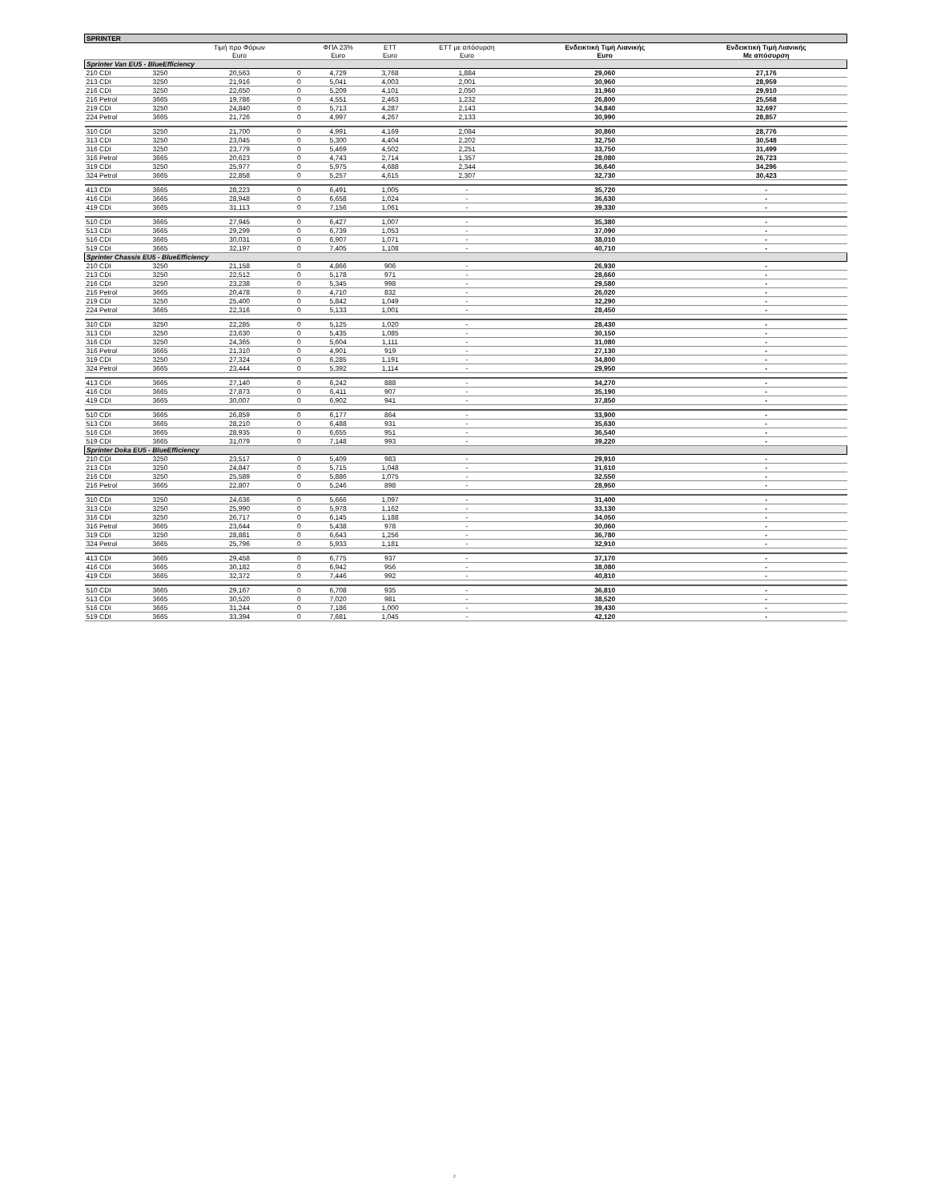| SPRINTER | | | | | | | | |
| | | Τιμή προ Φόρων Euro | | ΦΠΑ 23% Euro | ΕΤΤ Euro | ΕΤΤ με απόσυρση Euro | Ενδεικτική Τιμή Λιανικής Euro | Ενδεικτική Τιμή Λιανικής Με απόσυρση |
| Sprinter Van EU5 - BlueEfficiency | | | | | | | | |
| 210 CDI | 3250 | 20,563 | 0 | 4,729 | 3,768 | 1,884 | 29,060 | 27,176 |
| 213 CDI | 3250 | 21,916 | 0 | 5,041 | 4,003 | 2,001 | 30,960 | 28,959 |
| 216 CDI | 3250 | 22,650 | 0 | 5,209 | 4,101 | 2,050 | 31,960 | 29,910 |
| 216 Petrol | 3665 | 19,786 | 0 | 4,551 | 2,463 | 1,232 | 26,800 | 25,568 |
| 219 CDI | 3250 | 24,840 | 0 | 5,713 | 4,287 | 2,143 | 34,840 | 32,697 |
| 224 Petrol | 3665 | 21,726 | 0 | 4,997 | 4,267 | 2,133 | 30,990 | 28,857 |
| 310 CDI | 3250 | 21,700 | 0 | 4,991 | 4,169 | 2,084 | 30,860 | 28,776 |
| 313 CDI | 3250 | 23,045 | 0 | 5,300 | 4,404 | 2,202 | 32,750 | 30,548 |
| 316 CDI | 3250 | 23,779 | 0 | 5,469 | 4,502 | 2,251 | 33,750 | 31,499 |
| 316 Petrol | 3665 | 20,623 | 0 | 4,743 | 2,714 | 1,357 | 28,080 | 26,723 |
| 319 CDI | 3250 | 25,977 | 0 | 5,975 | 4,688 | 2,344 | 36,640 | 34,296 |
| 324 Petrol | 3665 | 22,858 | 0 | 5,257 | 4,615 | 2,307 | 32,730 | 30,423 |
| 413 CDI | 3665 | 28,223 | 0 | 6,491 | 1,005 | - | 35,720 | - |
| 416 CDI | 3665 | 28,948 | 0 | 6,658 | 1,024 | - | 36,630 | - |
| 419 CDI | 3665 | 31,113 | 0 | 7,156 | 1,061 | - | 39,330 | - |
| 510 CDI | 3665 | 27,945 | 0 | 6,427 | 1,007 | - | 35,380 | - |
| 513 CDI | 3665 | 29,299 | 0 | 6,739 | 1,053 | - | 37,090 | - |
| 516 CDI | 3665 | 30,031 | 0 | 6,907 | 1,071 | - | 38,010 | - |
| 519 CDI | 3665 | 32,197 | 0 | 7,405 | 1,108 | - | 40,710 | - |
| Sprinter Chassis EU5 - BlueEfficiency | | | | | | | | |
| 210 CDI | 3250 | 21,158 | 0 | 4,866 | 906 | - | 26,930 | - |
| 213 CDI | 3250 | 22,512 | 0 | 5,178 | 971 | - | 28,660 | - |
| 216 CDI | 3250 | 23,238 | 0 | 5,345 | 998 | - | 29,580 | - |
| 216 Petrol | 3665 | 20,478 | 0 | 4,710 | 832 | - | 26,020 | - |
| 219 CDI | 3250 | 25,400 | 0 | 5,842 | 1,049 | - | 32,290 | - |
| 224 Petrol | 3665 | 22,316 | 0 | 5,133 | 1,001 | - | 28,450 | - |
| 310 CDI | 3250 | 22,285 | 0 | 5,125 | 1,020 | - | 28,430 | - |
| 313 CDI | 3250 | 23,630 | 0 | 5,435 | 1,085 | - | 30,150 | - |
| 316 CDI | 3250 | 24,365 | 0 | 5,604 | 1,111 | - | 31,080 | - |
| 316 Petrol | 3665 | 21,310 | 0 | 4,901 | 919 | - | 27,130 | - |
| 319 CDI | 3250 | 27,324 | 0 | 6,285 | 1,191 | - | 34,800 | - |
| 324 Petrol | 3665 | 23,444 | 0 | 5,392 | 1,114 | - | 29,950 | - |
| 413 CDI | 3665 | 27,140 | 0 | 6,242 | 888 | - | 34,270 | - |
| 416 CDI | 3665 | 27,873 | 0 | 6,411 | 907 | - | 35,190 | - |
| 419 CDI | 3665 | 30,007 | 0 | 6,902 | 941 | - | 37,850 | - |
| 510 CDI | 3665 | 26,859 | 0 | 6,177 | 864 | - | 33,900 | - |
| 513 CDI | 3665 | 28,210 | 0 | 6,488 | 931 | - | 35,630 | - |
| 516 CDI | 3665 | 28,935 | 0 | 6,655 | 951 | - | 36,540 | - |
| 519 CDI | 3665 | 31,079 | 0 | 7,148 | 993 | - | 39,220 | - |
| Sprinter Doka EU5 - BlueEfficiency | | | | | | | | |
| 210 CDI | 3250 | 23,517 | 0 | 5,409 | 983 | - | 29,910 | - |
| 213 CDI | 3250 | 24,847 | 0 | 5,715 | 1,048 | - | 31,610 | - |
| 216 CDI | 3250 | 25,589 | 0 | 5,886 | 1,075 | - | 32,550 | - |
| 216 Petrol | 3665 | 22,807 | 0 | 5,246 | 898 | - | 28,950 | - |
| 310 CDI | 3250 | 24,636 | 0 | 5,666 | 1,097 | - | 31,400 | - |
| 313 CDI | 3250 | 25,990 | 0 | 5,978 | 1,162 | - | 33,130 | - |
| 316 CDI | 3250 | 26,717 | 0 | 6,145 | 1,188 | - | 34,050 | - |
| 316 Petrol | 3665 | 23,644 | 0 | 5,438 | 978 | - | 30,060 | - |
| 319 CDI | 3250 | 28,881 | 0 | 6,643 | 1,256 | - | 36,780 | - |
| 324 Petrol | 3665 | 25,796 | 0 | 5,933 | 1,181 | - | 32,910 | - |
| 413 CDI | 3665 | 29,458 | 0 | 6,775 | 937 | - | 37,170 | - |
| 416 CDI | 3665 | 30,182 | 0 | 6,942 | 956 | - | 38,080 | - |
| 419 CDI | 3665 | 32,372 | 0 | 7,446 | 992 | - | 40,810 | - |
| 510 CDI | 3665 | 29,167 | 0 | 6,708 | 935 | - | 36,810 | - |
| 513 CDI | 3665 | 30,520 | 0 | 7,020 | 981 | - | 38,520 | - |
| 516 CDI | 3665 | 31,244 | 0 | 7,186 | 1,000 | - | 39,430 | - |
| 519 CDI | 3665 | 33,394 | 0 | 7,681 | 1,045 | - | 42,120 | - |
2